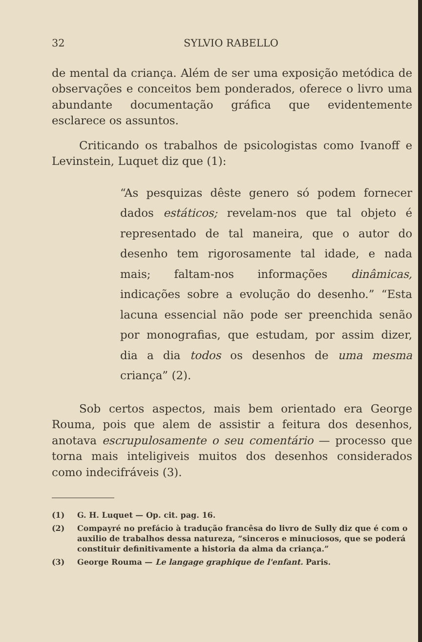32 SYLVIO RABELLO
de mental da criança. Além de ser uma exposição metódica de observações e conceitos bem ponderados, oferece o livro uma abundante documentação gráfica que evidentemente esclarece os assuntos.
Criticando os trabalhos de psicologistas como Ivanoff e Levinstein, Luquet diz que (1):
“As pesquizas dêste genero só podem fornecer dados estáticos; revelam-nos que tal objeto é representado de tal maneira, que o autor do desenho tem rigorosamente tal idade, e nada mais; faltam-nos informações dinâmicas, indicações sobre a evolução do desenho.” “Esta lacuna essencial não pode ser preenchida senão por monografias, que estudam, por assim dizer, dia a dia todos os desenhos de uma mesma criança” (2).
Sob certos aspectos, mais bem orientado era George Rouma, pois que alem de assistir a feitura dos desenhos, anotava escrupulosamente o seu comentário — processo que torna mais inteligiveis muitos dos desenhos considerados como indecifráveis (3).
(1) G. H. Luquet — Op. cit. pag. 16.
(2) Compayré no prefácio à tradução francêsa do livro de Sully diz que é com o auxilio de trabalhos dessa natureza, “sinceros e minuciosos, que se poderá constituir definitivamente a historia da alma da criança.”
(3) George Rouma — Le langage graphique de l'enfant. Paris.